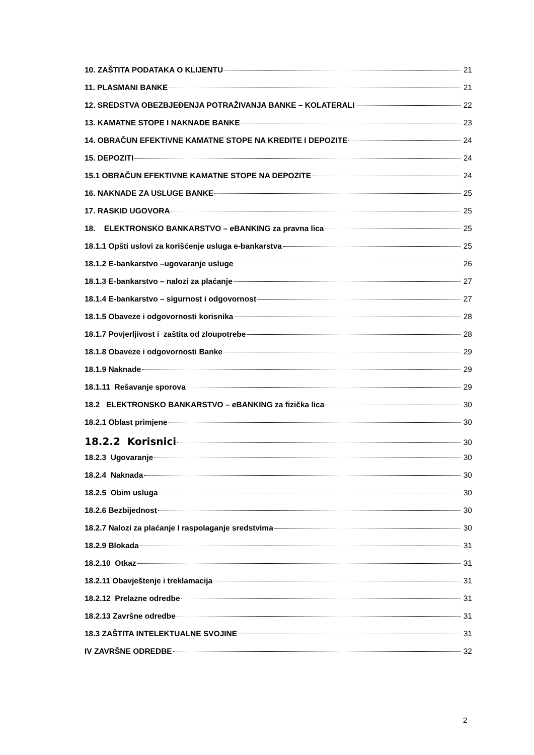10. ZAŠTITA PODATAKA O KLIJENTU 21
11. PLASMANI BANKE 21
12. SREDSTVA OBEZBJEĐENJA POTRAŽIVANJA BANKE – KOLATERALI 22
13. KAMATNE STOPE I NAKNADE BANKE 23
14. OBRAČUN EFEKTIVNE KAMATNE STOPE NA KREDITE I DEPOZITE 24
15. DEPOZITI 24
15.1 OBRAČUN EFEKTIVNE KAMATNE STOPE NA DEPOZITE 24
16. NAKNADE ZA USLUGE BANKE 25
17. RASKID UGOVORA 25
18. ELEKTRONSKO BANKARSTVO – e BANKING za pravna lica 25
18.1.1 Opšti uslovi za korišćenje usluga e-bankarstva 25
18.1.2 E-bankarstvo –ugovaranje usluge 26
18.1.3 E-bankarstvo – nalozi za plaćanje 27
18.1.4 E-bankarstvo – sigurnost i odgovornost 27
18.1.5 Obaveze i odgovornosti korisnika 28
18.1.7 Povjerljivost i zaštita od zloupotrebe 28
18.1.8 Obaveze i odgovornosti Banke 29
18.1.9 Naknade 29
18.1.11 Rešavanje sporova 29
18.2 ELEKTRONSKO BANKARSTVO – e BANKING za fizička lica 30
18.2.1 Oblast primjene 30
18.2.2 Korisnici 30
18.2.3 Ugovaranje 30
18.2.4 Naknada 30
18.2.5 Obim usluga 30
18.2.6 Bezbijednost 30
18.2.7 Nalozi za plaćanje I raspolaganje sredstvima 30
18.2.9 Blokada 31
18.2.10 Otkaz 31
18.2.11 Obavještenje i treklamacija 31
18.2.12 Prelazne odredbe 31
18.2.13 Završne odredbe 31
18.3 ZAŠTITA INTELEKTUALNE SVOJINE 31
IV ZAVRŠNE ODREDBE 32
2